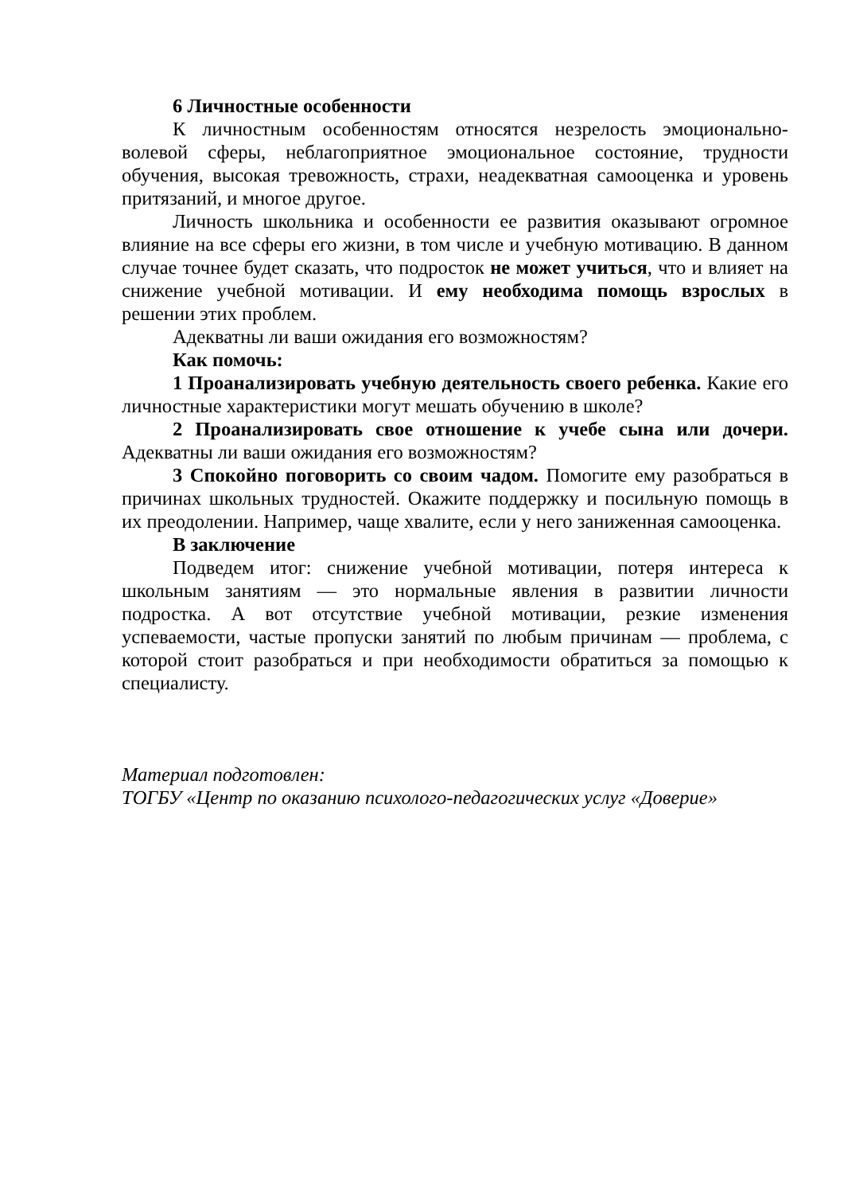6 Личностные особенности
К личностным особенностям относятся незрелость эмоционально-волевой сферы, неблагоприятное эмоциональное состояние, трудности обучения, высокая тревожность, страхи, неадекватная самооценка и уровень притязаний, и многое другое.
Личность школьника и особенности ее развития оказывают огромное влияние на все сферы его жизни, в том числе и учебную мотивацию. В данном случае точнее будет сказать, что подросток не может учиться, что и влияет на снижение учебной мотивации. И ему необходима помощь взрослых в решении этих проблем.
Адекватны ли ваши ожидания его возможностям?
Как помочь:
1 Проанализировать учебную деятельность своего ребенка. Какие его личностные характеристики могут мешать обучению в школе?
2 Проанализировать свое отношение к учебе сына или дочери. Адекватны ли ваши ожидания его возможностям?
3 Спокойно поговорить со своим чадом. Помогите ему разобраться в причинах школьных трудностей. Окажите поддержку и посильную помощь в их преодолении. Например, чаще хвалите, если у него заниженная самооценка.
В заключение
Подведем итог: снижение учебной мотивации, потеря интереса к школьным занятиям — это нормальные явления в развитии личности подростка. А вот отсутствие учебной мотивации, резкие изменения успеваемости, частые пропуски занятий по любым причинам — проблема, с которой стоит разобраться и при необходимости обратиться за помощью к специалисту.
Материал подготовлен:
ТОГБУ «Центр по оказанию психолого-педагогических услуг «Доверие»